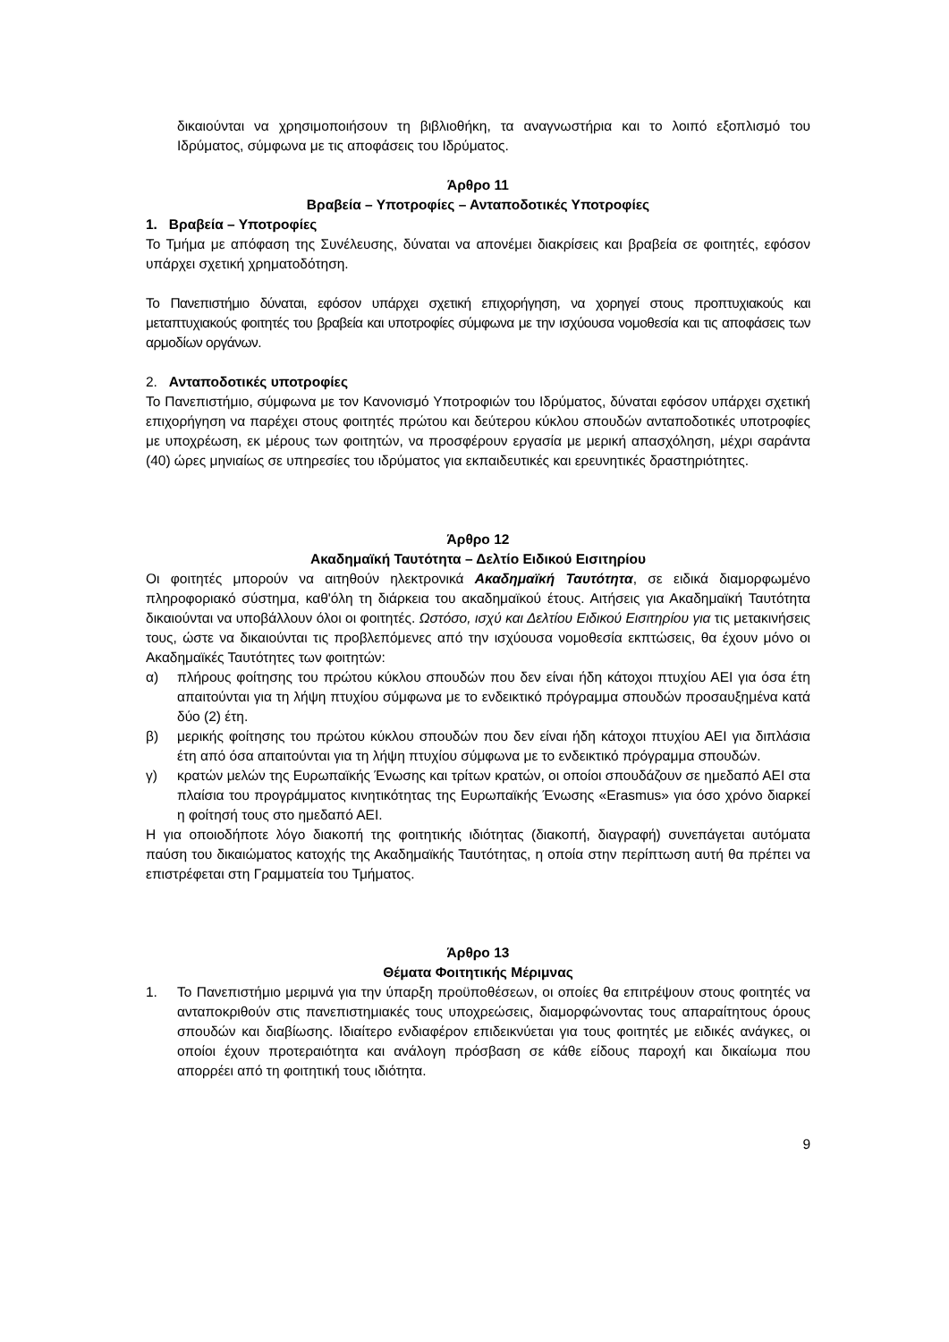δικαιούνται να χρησιμοποιήσουν τη βιβλιοθήκη, τα αναγνωστήρια και το λοιπό εξοπλισμό του Ιδρύματος, σύμφωνα με τις αποφάσεις του Ιδρύματος.
Άρθρο 11
Βραβεία – Υποτροφίες – Ανταποδοτικές Υποτροφίες
1. Βραβεία – Υποτροφίες
Το Τμήμα με απόφαση της Συνέλευσης, δύναται να απονέμει διακρίσεις και βραβεία σε φοιτητές, εφόσον υπάρχει σχετική χρηματοδότηση.
Το Πανεπιστήμιο δύναται, εφόσον υπάρχει σχετική επιχορήγηση, να χορηγεί στους προπτυχιακούς και μεταπτυχιακούς φοιτητές του βραβεία και υποτροφίες σύμφωνα με την ισχύουσα νομοθεσία και τις αποφάσεις των αρμοδίων οργάνων.
2. Ανταποδοτικές υποτροφίες
Το Πανεπιστήμιο, σύμφωνα με τον Κανονισμό Υποτροφιών του Ιδρύματος, δύναται εφόσον υπάρχει σχετική επιχορήγηση να παρέχει στους φοιτητές πρώτου και δεύτερου κύκλου σπουδών ανταποδοτικές υποτροφίες με υποχρέωση, εκ μέρους των φοιτητών, να προσφέρουν εργασία με μερική απασχόληση, μέχρι σαράντα (40) ώρες μηνιαίως σε υπηρεσίες του ιδρύματος για εκπαιδευτικές και ερευνητικές δραστηριότητες.
Άρθρο 12
Ακαδημαϊκή Ταυτότητα – Δελτίο Ειδικού Εισιτηρίου
Οι φοιτητές μπορούν να αιτηθούν ηλεκτρονικά Ακαδημαϊκή Ταυτότητα, σε ειδικά διαμορφωμένο πληροφοριακό σύστημα, καθ'όλη τη διάρκεια του ακαδημαϊκού έτους. Αιτήσεις για Ακαδημαϊκή Ταυτότητα δικαιούνται να υποβάλλουν όλοι οι φοιτητές. Ωστόσο, ισχύ και Δελτίου Ειδικού Εισιτηρίου για τις μετακινήσεις τους, ώστε να δικαιούνται τις προβλεπόμενες από την ισχύουσα νομοθεσία εκπτώσεις, θα έχουν μόνο οι Ακαδημαϊκές Ταυτότητες των φοιτητών:
α) πλήρους φοίτησης του πρώτου κύκλου σπουδών που δεν είναι ήδη κάτοχοι πτυχίου ΑΕΙ για όσα έτη απαιτούνται για τη λήψη πτυχίου σύμφωνα με το ενδεικτικό πρόγραμμα σπουδών προσαυξημένα κατά δύο (2) έτη.
β) μερικής φοίτησης του πρώτου κύκλου σπουδών που δεν είναι ήδη κάτοχοι πτυχίου ΑΕΙ για διπλάσια έτη από όσα απαιτούνται για τη λήψη πτυχίου σύμφωνα με το ενδεικτικό πρόγραμμα σπουδών.
γ) κρατών μελών της Ευρωπαϊκής Ένωσης και τρίτων κρατών, οι οποίοι σπουδάζουν σε ημεδαπό ΑΕΙ στα πλαίσια του προγράμματος κινητικότητας της Ευρωπαϊκής Ένωσης «Erasmus» για όσο χρόνο διαρκεί η φοίτησή τους στο ημεδαπό ΑΕΙ.
Η για οποιοδήποτε λόγο διακοπή της φοιτητικής ιδιότητας (διακοπή, διαγραφή) συνεπάγεται αυτόματα παύση του δικαιώματος κατοχής της Ακαδημαϊκής Ταυτότητας, η οποία στην περίπτωση αυτή θα πρέπει να επιστρέφεται στη Γραμματεία του Τμήματος.
Άρθρο 13
Θέματα Φοιτητικής Μέριμνας
1. Το Πανεπιστήμιο μεριμνά για την ύπαρξη προϋποθέσεων, οι οποίες θα επιτρέψουν στους φοιτητές να ανταποκριθούν στις πανεπιστημιακές τους υποχρεώσεις, διαμορφώνοντας τους απαραίτητους όρους σπουδών και διαβίωσης. Ιδιαίτερο ενδιαφέρον επιδεικνύεται για τους φοιτητές με ειδικές ανάγκες, οι οποίοι έχουν προτεραιότητα και ανάλογη πρόσβαση σε κάθε είδους παροχή και δικαίωμα που απορρέει από τη φοιτητική τους ιδιότητα.
9